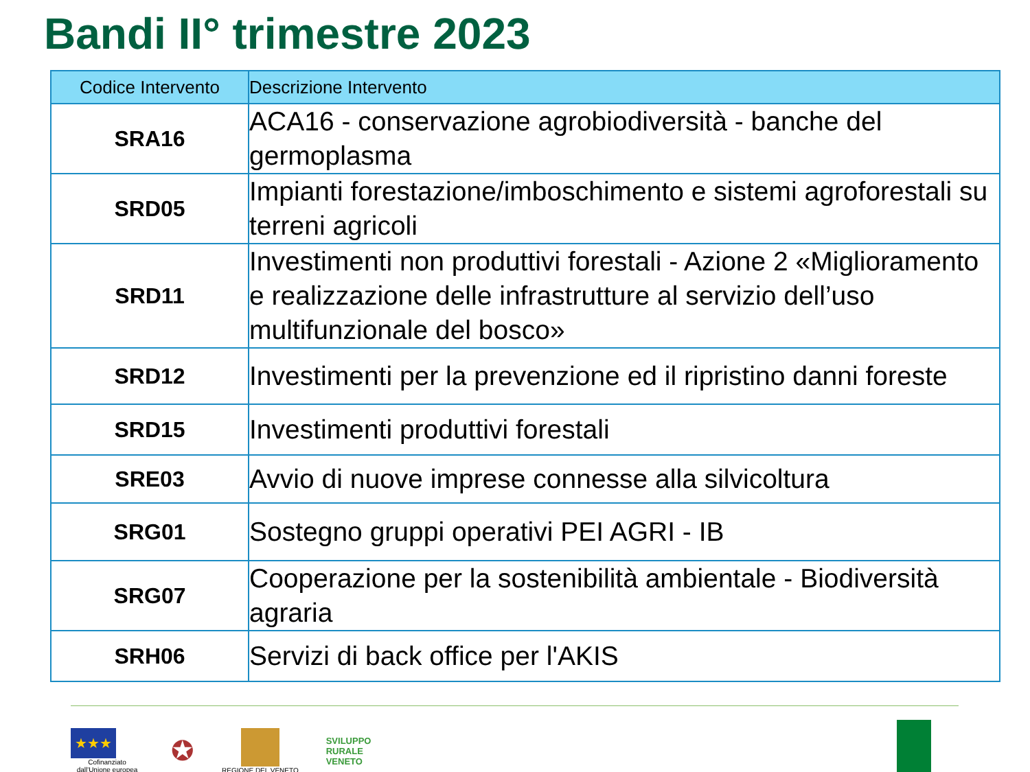Bandi II° trimestre 2023
| Codice Intervento | Descrizione Intervento |
| --- | --- |
| SRA16 | ACA16 - conservazione agrobiodiversità - banche del germoplasma |
| SRD05 | Impianti forestazione/imboschimento e sistemi agroforestali su terreni agricoli |
| SRD11 | Investimenti non produttivi forestali - Azione 2 «Miglioramento e realizzazione delle infrastrutture al servizio dell’uso multifunzionale del bosco» |
| SRD12 | Investimenti per la prevenzione ed il ripristino danni foreste |
| SRD15 | Investimenti produttivi forestali |
| SRE03 | Avvio di nuove imprese connesse alla silvicoltura |
| SRG01 | Sostegno gruppi operativi PEI AGRI - IB |
| SRG07 | Cooperazione per la sostenibilità ambientale - Biodiversità agraria |
| SRH06 | Servizi di back office per l'AKIS |
★★★
Cofinanziato
dall'Unione europea
✪
REGIONE DEL VENETO
SVILUPPO
RURALE
VENETO